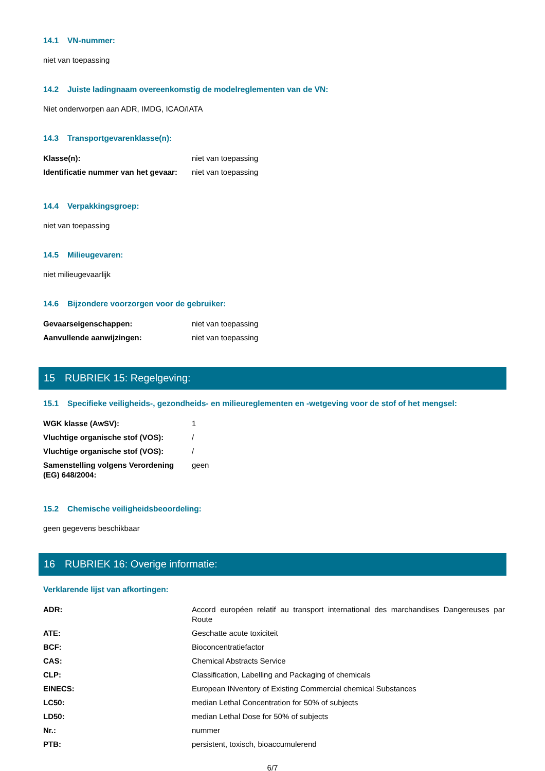14.1 VN-nummer:
niet van toepassing
14.2 Juiste ladingnaam overeenkomstig de modelreglementen van de VN:
Niet onderworpen aan ADR, IMDG, ICAO/IATA
14.3 Transportgevarenklasse(n):
| Klasse(n): | niet van toepassing |
| Identificatie nummer van het gevaar: | niet van toepassing |
14.4 Verpakkingsgroep:
niet van toepassing
14.5 Milieugevaren:
niet milieugevaarlijk
14.6 Bijzondere voorzorgen voor de gebruiker:
| Gevaarseigenschappen: | niet van toepassing |
| Aanvullende aanwijzingen: | niet van toepassing |
15 RUBRIEK 15: Regelgeving:
15.1 Specifieke veiligheids-, gezondheids- en milieureglementen en -wetgeving voor de stof of het mengsel:
| WGK klasse (AwSV): | 1 |
| Vluchtige organische stof (VOS): | / |
| Vluchtige organische stof (VOS): | / |
| Samenstelling volgens Verordening (EG) 648/2004: | geen |
15.2 Chemische veiligheidsbeoordeling:
geen gegevens beschikbaar
16 RUBRIEK 16: Overige informatie:
Verklarende lijst van afkortingen:
| ADR: | Accord européen relatif au transport international des marchandises Dangereuses par Route |
| ATE: | Geschatte acute toxiciteit |
| BCF: | Bioconcentratiefactor |
| CAS: | Chemical Abstracts Service |
| CLP: | Classification, Labelling and Packaging of chemicals |
| EINECS: | European INventory of Existing Commercial chemical Substances |
| LC50: | median Lethal Concentration for 50% of subjects |
| LD50: | median Lethal Dose for 50% of subjects |
| Nr.: | nummer |
| PTB: | persistent, toxisch, bioaccumulerend |
6/7